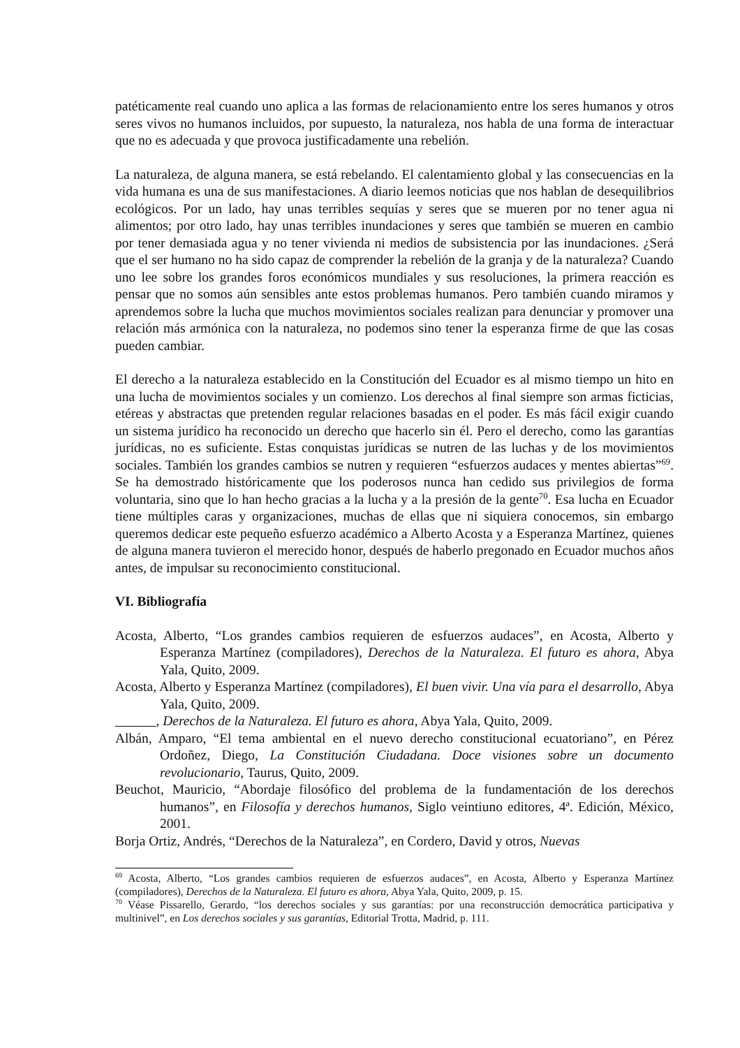patéticamente real cuando uno aplica a las formas de relacionamiento entre los seres humanos y otros seres vivos no humanos incluidos, por supuesto, la naturaleza, nos habla de una forma de interactuar que no es adecuada y que provoca justificadamente una rebelión.
La naturaleza, de alguna manera, se está rebelando. El calentamiento global y las consecuencias en la vida humana es una de sus manifestaciones. A diario leemos noticias que nos hablan de desequilibrios ecológicos. Por un lado, hay unas terribles sequías y seres que se mueren por no tener agua ni alimentos; por otro lado, hay unas terribles inundaciones y seres que también se mueren en cambio por tener demasiada agua y no tener vivienda ni medios de subsistencia por las inundaciones. ¿Será que el ser humano no ha sido capaz de comprender la rebelión de la granja y de la naturaleza? Cuando uno lee sobre los grandes foros económicos mundiales y sus resoluciones, la primera reacción es pensar que no somos aún sensibles ante estos problemas humanos. Pero también cuando miramos y aprendemos sobre la lucha que muchos movimientos sociales realizan para denunciar y promover una relación más armónica con la naturaleza, no podemos sino tener la esperanza firme de que las cosas pueden cambiar.
El derecho a la naturaleza establecido en la Constitución del Ecuador es al mismo tiempo un hito en una lucha de movimientos sociales y un comienzo. Los derechos al final siempre son armas ficticias, etéreas y abstractas que pretenden regular relaciones basadas en el poder. Es más fácil exigir cuando un sistema jurídico ha reconocido un derecho que hacerlo sin él. Pero el derecho, como las garantías jurídicas, no es suficiente. Estas conquistas jurídicas se nutren de las luchas y de los movimientos sociales. También los grandes cambios se nutren y requieren “esfuerzos audaces y mentes abiertas”<sup>69</sup>. Se ha demostrado históricamente que los poderosos nunca han cedido sus privilegios de forma voluntaria, sino que lo han hecho gracias a la lucha y a la presión de la gente<sup>70</sup>. Esa lucha en Ecuador tiene múltiples caras y organizaciones, muchas de ellas que ni siquiera conocemos, sin embargo queremos dedicar este pequeño esfuerzo académico a Alberto Acosta y a Esperanza Martínez, quienes de alguna manera tuvieron el merecido honor, después de haberlo pregonado en Ecuador muchos años antes, de impulsar su reconocimiento constitucional.
VI. Bibliografía
Acosta, Alberto, “Los grandes cambios requieren de esfuerzos audaces”, en Acosta, Alberto y Esperanza Martínez (compiladores), Derechos de la Naturaleza. El futuro es ahora, Abya Yala, Quito, 2009.
Acosta, Alberto y Esperanza Martínez (compiladores), El buen vivir. Una vía para el desarrollo, Abya Yala, Quito, 2009.
, Derechos de la Naturaleza. El futuro es ahora, Abya Yala, Quito, 2009.
Albán, Amparo, “El tema ambiental en el nuevo derecho constitucional ecuatoriano”, en Pérez Ordoñez, Diego, La Constitución Ciudadana. Doce visiones sobre un documento revolucionario, Taurus, Quito, 2009.
Beuchot, Mauricio, “Abordaje filosófico del problema de la fundamentación de los derechos humanos”, en Filosofía y derechos humanos, Siglo veintiuno editores, 4ª. Edición, México, 2001.
Borja Ortiz, Andrés, “Derechos de la Naturaleza”, en Cordero, David y otros, Nuevas
<sup>69</sup> Acosta, Alberto, “Los grandes cambios requieren de esfuerzos audaces”, en Acosta, Alberto y Esperanza Martínez (compiladores), Derechos de la Naturaleza. El futuro es ahora, Abya Yala, Quito, 2009, p. 15.
<sup>70</sup> Véase Pissarello, Gerardo, “los derechos sociales y sus garantías: por una reconstrucción democrática participativa y multinivel”, en Los derechos sociales y sus garantías, Editorial Trotta, Madrid, p. 111.